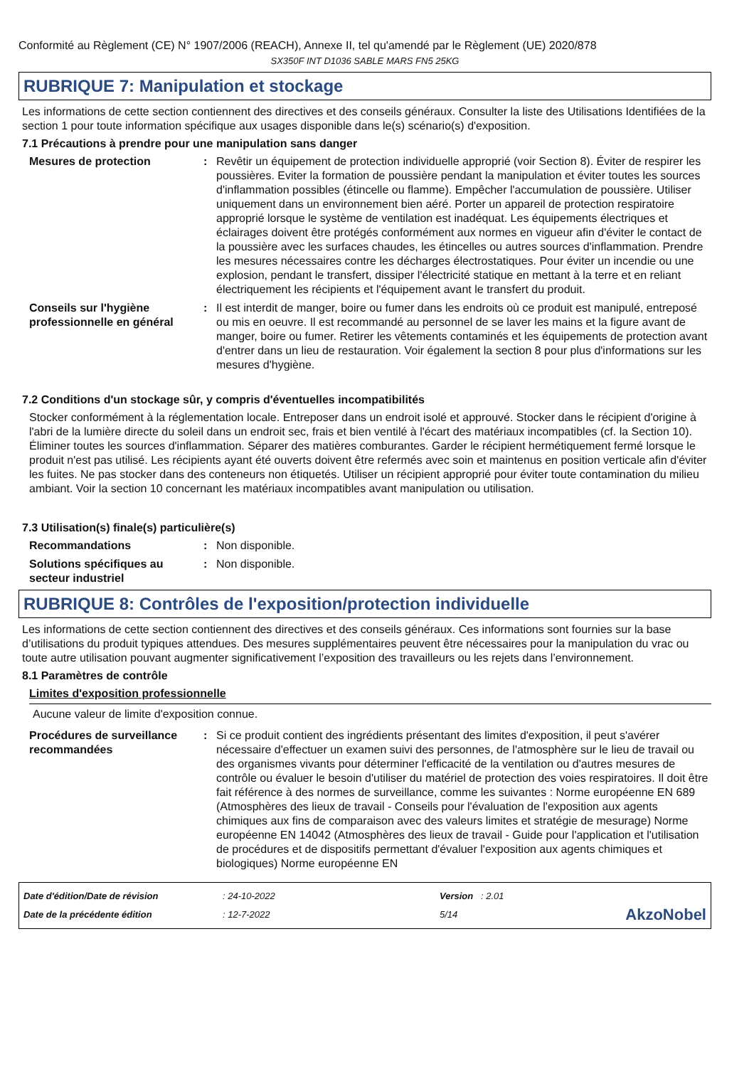Conformité au Règlement (CE) N° 1907/2006 (REACH), Annexe II, tel qu'amendé par le Règlement (UE) 2020/878
SX350F INT D1036 SABLE MARS FN5 25KG
RUBRIQUE 7: Manipulation et stockage
Les informations de cette section contiennent des directives et des conseils généraux. Consulter la liste des Utilisations Identifiées de la section 1 pour toute information spécifique aux usages disponible dans le(s) scénario(s) d'exposition.
7.1 Précautions à prendre pour une manipulation sans danger
Mesures de protection : Revêtir un équipement de protection individuelle approprié (voir Section 8). Éviter de respirer les poussières. Eviter la formation de poussière pendant la manipulation et éviter toutes les sources d'inflammation possibles (étincelle ou flamme). Empêcher l'accumulation de poussière. Utiliser uniquement dans un environnement bien aéré. Porter un appareil de protection respiratoire approprié lorsque le système de ventilation est inadéquat. Les équipements électriques et éclairages doivent être protégés conformément aux normes en vigueur afin d'éviter le contact de la poussière avec les surfaces chaudes, les étincelles ou autres sources d'inflammation. Prendre les mesures nécessaires contre les décharges électrostatiques. Pour éviter un incendie ou une explosion, pendant le transfert, dissiper l'électricité statique en mettant à la terre et en reliant électriquement les récipients et l'équipement avant le transfert du produit.
Conseils sur l'hygiène professionnelle en général
: Il est interdit de manger, boire ou fumer dans les endroits où ce produit est manipulé, entreposé ou mis en oeuvre. Il est recommandé au personnel de se laver les mains et la figure avant de manger, boire ou fumer. Retirer les vêtements contaminés et les équipements de protection avant d'entrer dans un lieu de restauration. Voir également la section 8 pour plus d'informations sur les mesures d'hygiène.
7.2 Conditions d'un stockage sûr, y compris d'éventuelles incompatibilités
Stocker conformément à la réglementation locale. Entreposer dans un endroit isolé et approuvé. Stocker dans le récipient d'origine à l'abri de la lumière directe du soleil dans un endroit sec, frais et bien ventilé à l'écart des matériaux incompatibles (cf. la Section 10). Éliminer toutes les sources d'inflammation. Séparer des matières comburantes. Garder le récipient hermétiquement fermé lorsque le produit n'est pas utilisé. Les récipients ayant été ouverts doivent être refermés avec soin et maintenus en position verticale afin d'éviter les fuites. Ne pas stocker dans des conteneurs non étiquetés. Utiliser un récipient approprié pour éviter toute contamination du milieu ambiant. Voir la section 10 concernant les matériaux incompatibles avant manipulation ou utilisation.
7.3 Utilisation(s) finale(s) particulière(s)
Recommandations : Non disponible.
Solutions spécifiques au secteur industriel
: Non disponible.
RUBRIQUE 8: Contrôles de l'exposition/protection individuelle
Les informations de cette section contiennent des directives et des conseils généraux. Ces informations sont fournies sur la base d’utilisations du produit typiques attendues. Des mesures supplémentaires peuvent être nécessaires pour la manipulation du vrac ou toute autre utilisation pouvant augmenter significativement l’exposition des travailleurs ou les rejets dans l’environnement.
8.1 Paramètres de contrôle
Limites d'exposition professionnelle
Aucune valeur de limite d'exposition connue.
Procédures de surveillance recommandées
: Si ce produit contient des ingrédients présentant des limites d'exposition, il peut s'avérer nécessaire d'effectuer un examen suivi des personnes, de l'atmosphère sur le lieu de travail ou des organismes vivants pour déterminer l'efficacité de la ventilation ou d'autres mesures de contrôle ou évaluer le besoin d'utiliser du matériel de protection des voies respiratoires. Il doit être fait référence à des normes de surveillance, comme les suivantes : Norme européenne EN 689 (Atmosphères des lieux de travail - Conseils pour l'évaluation de l'exposition aux agents chimiques aux fins de comparaison avec des valeurs limites et stratégie de mesurage) Norme européenne EN 14042 (Atmosphères des lieux de travail - Guide pour l'application et l'utilisation de procédures et de dispositifs permettant d'évaluer l'exposition aux agents chimiques et biologiques) Norme européenne EN
Date d'édition/Date de révision
Date de la précédente édition
: 24-10-2022
: 12-7-2022
Version : 2.01
5/14
AkzoNobel